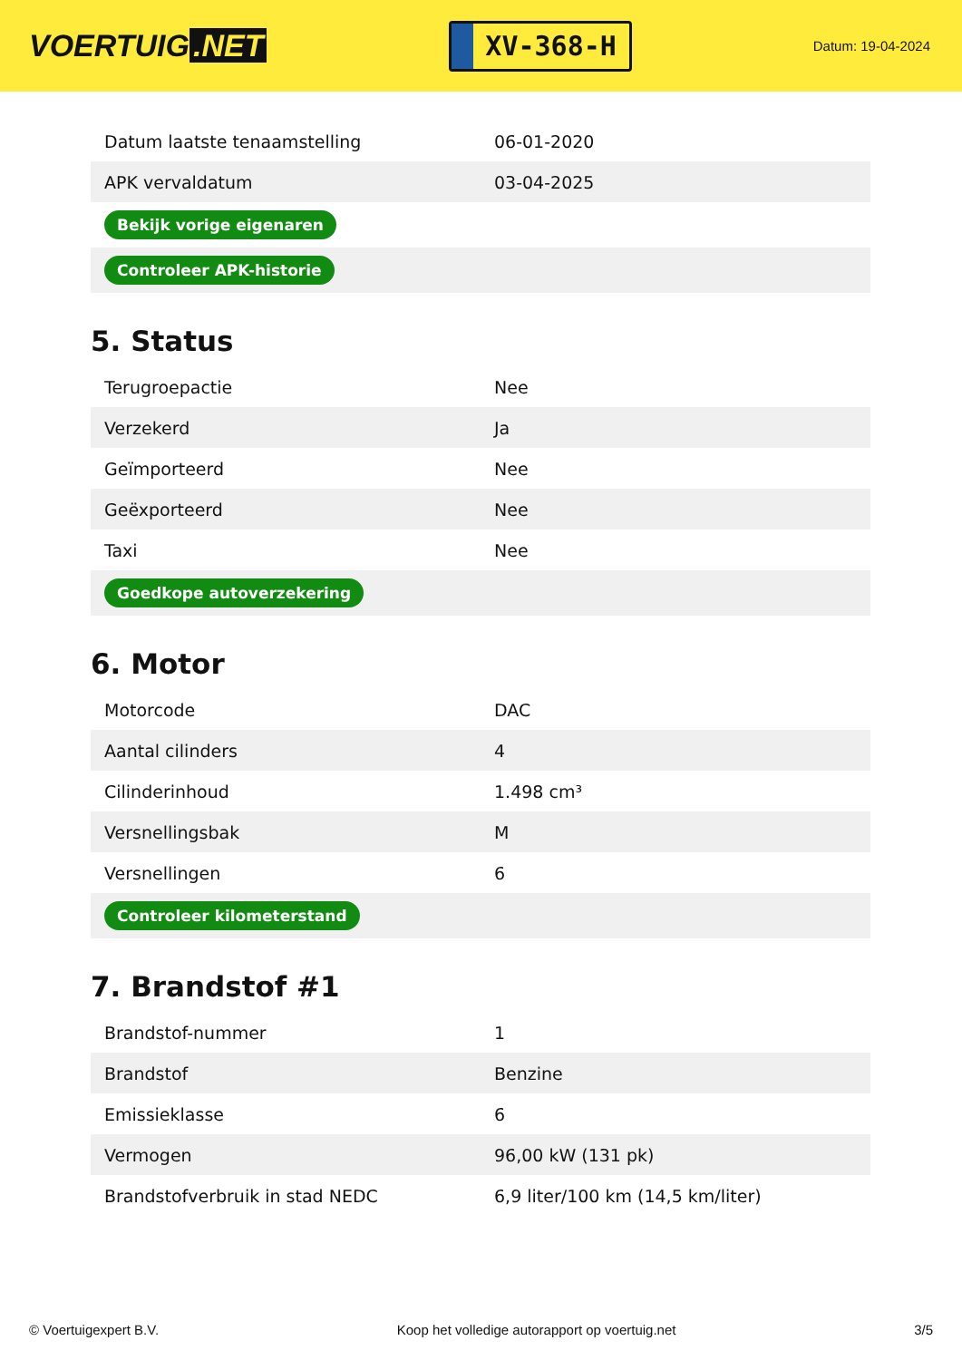VOERTUIG.NET
XV-368-H
Datum: 19-04-2024
| Datum laatste tenaamstelling | 06-01-2020 |
| APK vervaldatum | 03-04-2025 |
| Bekijk vorige eigenaren | |
| Controleer APK-historie | |
5. Status
| Terugroepactie | Nee |
| Verzekerd | Ja |
| Geïmporteerd | Nee |
| Geëxporteerd | Nee |
| Taxi | Nee |
| Goedkope autoverzekering | |
6. Motor
| Motorcode | DAC |
| Aantal cilinders | 4 |
| Cilinderinhoud | 1.498 cm³ |
| Versnellingsbak | M |
| Versnellingen | 6 |
| Controleer kilometerstand | |
7. Brandstof #1
| Brandstof-nummer | 1 |
| Brandstof | Benzine |
| Emissieklasse | 6 |
| Vermogen | 96,00 kW (131 pk) |
| Brandstofverbruik in stad NEDC | 6,9 liter/100 km (14,5 km/liter) |
© Voertuigexpert B.V. Koop het volledige autorapport op voertuig.net 3/5